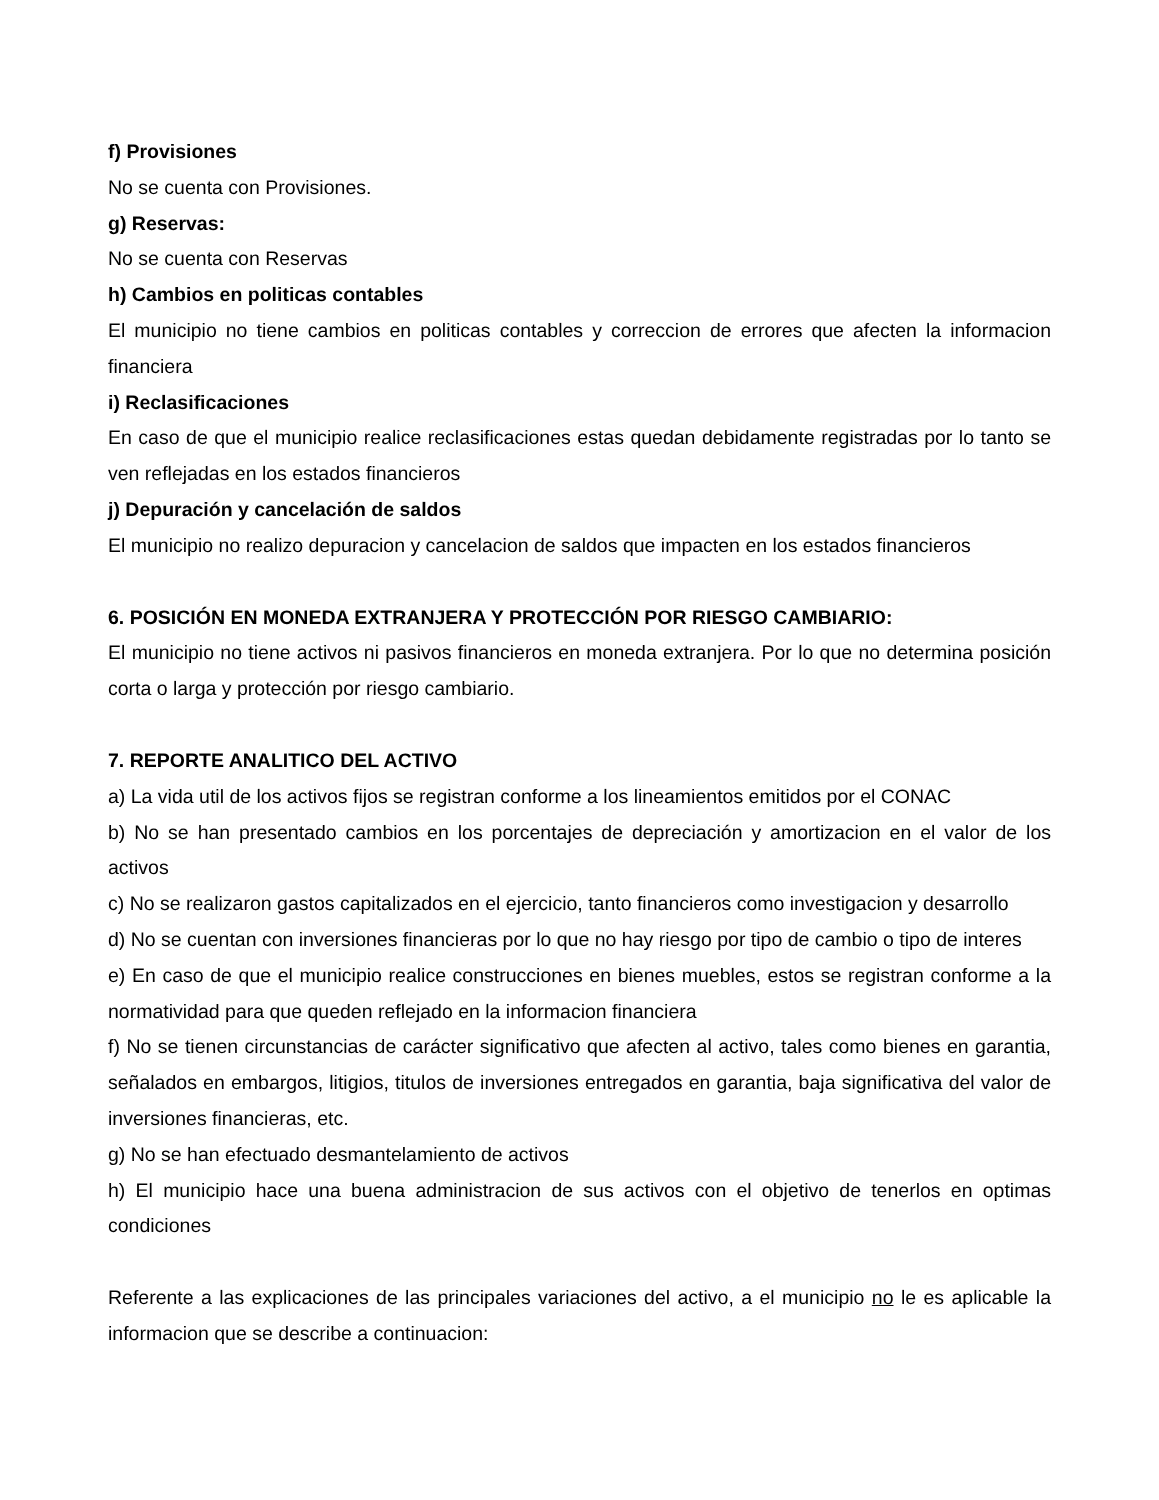f) Provisiones
No se cuenta con Provisiones.
g) Reservas:
No se cuenta con Reservas
h) Cambios en politicas contables
El municipio no tiene cambios en politicas contables y correccion de errores que afecten la informacion financiera
i) Reclasificaciones
En caso de que el municipio realice reclasificaciones estas quedan debidamente registradas por lo tanto se ven reflejadas en los estados financieros
j) Depuración y cancelación de saldos
El municipio no realizo depuracion y cancelacion de saldos que impacten en los estados financieros
6. POSICIÓN EN MONEDA EXTRANJERA Y PROTECCIÓN POR RIESGO CAMBIARIO:
El municipio no tiene activos ni pasivos financieros en moneda extranjera. Por lo que no determina posición corta o larga y protección por riesgo cambiario.
7. REPORTE ANALITICO DEL ACTIVO
a) La vida util de los activos fijos se registran conforme a los lineamientos emitidos por el CONAC
b) No se han presentado cambios en los porcentajes de depreciación y amortizacion en el valor de los activos
c) No se realizaron gastos capitalizados en el ejercicio, tanto financieros como investigacion y desarrollo
d) No se cuentan con inversiones financieras por lo que no hay riesgo por tipo de cambio o tipo de interes
e) En caso de que el municipio realice construcciones en bienes muebles, estos se registran conforme a la normatividad para que queden reflejado en la informacion financiera
f) No se tienen circunstancias de carácter significativo que afecten al activo, tales como bienes en garantia, señalados en embargos, litigios, titulos de inversiones entregados en garantia, baja significativa del valor de inversiones financieras, etc.
g) No se han efectuado desmantelamiento de activos
h) El municipio hace una buena administracion de sus activos con el objetivo de tenerlos en optimas condiciones
Referente a las explicaciones de las principales variaciones del activo, a el municipio no le es aplicable la informacion que se describe a continuacion: